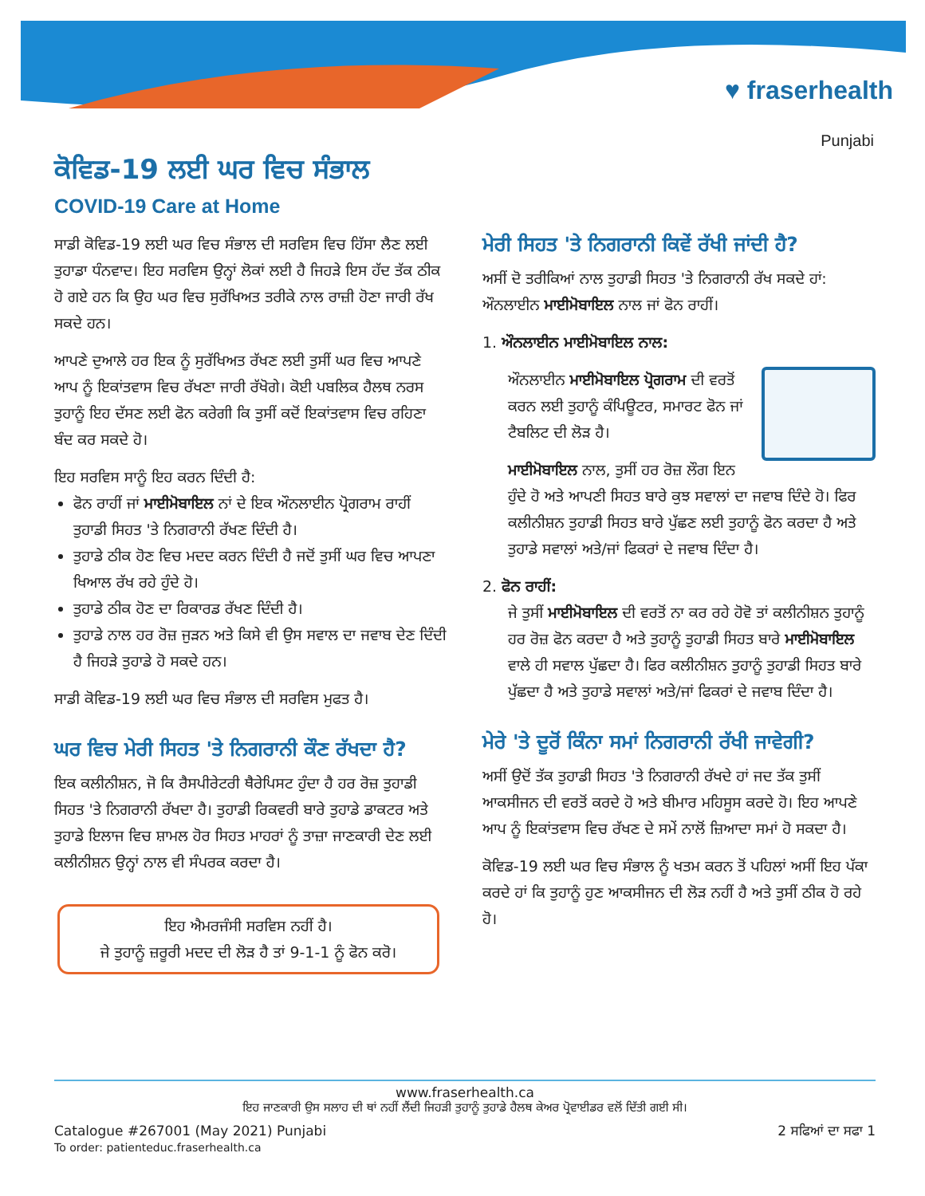♥ fraserhealth
Punjabi
ਕੋਵਿਡ-19 ਲਈ ਘਰ ਵਿਚ ਸੰਭਾਲ
COVID-19 Care at Home
ਸਾਡੀ ਕੋਵਿਡ-19 ਲਈ ਘਰ ਵਿਚ ਸੰਭਾਲ ਦੀ ਸਰਵਿਸ ਵਿਚ ਹਿੱਸਾ ਲੈਣ ਲਈ ਤੁਹਾਡਾ ਧੰਨਵਾਦ। ਇਹ ਸਰਵਿਸ ਉਨ੍ਹਾਂ ਲੋਕਾਂ ਲਈ ਹੈ ਜਿਹੜੇ ਇਸ ਹੱਦ ਤੱਕ ਠੀਕ ਹੋ ਗਏ ਹਨ ਕਿ ਉਹ ਘਰ ਵਿਚ ਸੁਰੱਖਿਅਤ ਤਰੀਕੇ ਨਾਲ ਰਾਜ਼ੀ ਹੋਣਾ ਜਾਰੀ ਰੱਖ ਸਕਦੇ ਹਨ।
ਆਪਣੇ ਦੁਆਲੇ ਹਰ ਇਕ ਨੂੰ ਸੁਰੱਖਿਅਤ ਰੱਖਣ ਲਈ ਤੁਸੀਂ ਘਰ ਵਿਚ ਆਪਣੇ ਆਪ ਨੂੰ ਇਕਾਂਤਵਾਸ ਵਿਚ ਰੱਖਣਾ ਜਾਰੀ ਰੱਖੋਗੇ। ਕੋਈ ਪਬਲਿਕ ਹੈਲਥ ਨਰਸ ਤੁਹਾਨੂੰ ਇਹ ਦੱਸਣ ਲਈ ਫੋਨ ਕਰੇਗੀ ਕਿ ਤੁਸੀਂ ਕਦੋਂ ਇਕਾਂਤਵਾਸ ਵਿਚ ਰਹਿਣਾ ਬੰਦ ਕਰ ਸਕਦੇ ਹੋ।
ਇਹ ਸਰਵਿਸ ਸਾਨੂੰ ਇਹ ਕਰਨ ਦਿੰਦੀ ਹੈ:
ਫੋਨ ਰਾਹੀਂ ਜਾਂ ਮਾਈਮੋਬਾਇਲ ਨਾਂ ਦੇ ਇਕ ਔਨਲਾਈਨ ਪ੍ਰੋਗਰਾਮ ਰਾਹੀਂ ਤੁਹਾਡੀ ਸਿਹਤ 'ਤੇ ਨਿਗਰਾਨੀ ਰੱਖਣ ਦਿੰਦੀ ਹੈ।
ਤੁਹਾਡੇ ਠੀਕ ਹੋਣ ਵਿਚ ਮਦਦ ਕਰਨ ਦਿੰਦੀ ਹੈ ਜਦੋਂ ਤੁਸੀਂ ਘਰ ਵਿਚ ਆਪਣਾ ਖਿਆਲ ਰੱਖ ਰਹੇ ਹੁੰਦੇ ਹੋ।
ਤੁਹਾਡੇ ਠੀਕ ਹੋਣ ਦਾ ਰਿਕਾਰਡ ਰੱਖਣ ਦਿੰਦੀ ਹੈ।
ਤੁਹਾਡੇ ਨਾਲ ਹਰ ਰੋਜ਼ ਜੁੜਨ ਅਤੇ ਕਿਸੇ ਵੀ ਉਸ ਸਵਾਲ ਦਾ ਜਵਾਬ ਦੇਣ ਦਿੰਦੀ ਹੈ ਜਿਹੜੇ ਤੁਹਾਡੇ ਹੋ ਸਕਦੇ ਹਨ।
ਸਾਡੀ ਕੋਵਿਡ-19 ਲਈ ਘਰ ਵਿਚ ਸੰਭਾਲ ਦੀ ਸਰਵਿਸ ਮੁਫਤ ਹੈ।
ਘਰ ਵਿਚ ਮੇਰੀ ਸਿਹਤ 'ਤੇ ਨਿਗਰਾਨੀ ਕੌਣ ਰੱਖਦਾ ਹੈ?
ਇਕ ਕਲੀਨੀਸ਼ਨ, ਜੋ ਕਿ ਰੈਸਪੀਰੇਟਰੀ ਥੈਰੇਪਿਸਟ ਹੁੰਦਾ ਹੈ ਹਰ ਰੋਜ਼ ਤੁਹਾਡੀ ਸਿਹਤ 'ਤੇ ਨਿਗਰਾਨੀ ਰੱਖਦਾ ਹੈ। ਤੁਹਾਡੀ ਰਿਕਵਰੀ ਬਾਰੇ ਤੁਹਾਡੇ ਡਾਕਟਰ ਅਤੇ ਤੁਹਾਡੇ ਇਲਾਜ ਵਿਚ ਸ਼ਾਮਲ ਹੋਰ ਸਿਹਤ ਮਾਹਰਾਂ ਨੂੰ ਤਾਜ਼ਾ ਜਾਣਕਾਰੀ ਦੇਣ ਲਈ ਕਲੀਨੀਸ਼ਨ ਉਨ੍ਹਾਂ ਨਾਲ ਵੀ ਸੰਪਰਕ ਕਰਦਾ ਹੈ।
ਇਹ ਐਮਰਜੰਸੀ ਸਰਵਿਸ ਨਹੀਂ ਹੈ।
ਜੇ ਤੁਹਾਨੂੰ ਜ਼ਰੂਰੀ ਮਦਦ ਦੀ ਲੋੜ ਹੈ ਤਾਂ 9-1-1 ਨੂੰ ਫੋਨ ਕਰੋ।
ਮੇਰੀ ਸਿਹਤ 'ਤੇ ਨਿਗਰਾਨੀ ਕਿਵੇਂ ਰੱਖੀ ਜਾਂਦੀ ਹੈ?
ਅਸੀਂ ਦੋ ਤਰੀਕਿਆਂ ਨਾਲ ਤੁਹਾਡੀ ਸਿਹਤ 'ਤੇ ਨਿਗਰਾਨੀ ਰੱਖ ਸਕਦੇ ਹਾਂ:
ਔਨਲਾਈਨ ਮਾਈਮੋਬਾਇਲ ਨਾਲ ਜਾਂ ਫੋਨ ਰਾਹੀਂ।
1. ਔਨਲਾਈਨ ਮਾਈਮੋਬਾਇਲ ਨਾਲ:
ਔਨਲਾਈਨ ਮਾਈਮੋਬਾਇਲ ਪ੍ਰੋਗਰਾਮ ਦੀ ਵਰਤੋਂ ਕਰਨ ਲਈ ਤੁਹਾਨੂੰ ਕੰਪਿਊਟਰ, ਸਮਾਰਟ ਫੋਨ ਜਾਂ ਟੈਬਲਿਟ ਦੀ ਲੋੜ ਹੈ।
ਮਾਈਮੋਬਾਇਲ ਨਾਲ, ਤੁਸੀਂ ਹਰ ਰੋਜ਼ ਲੌਗ ਇਨ ਹੁੰਦੇ ਹੋ ਅਤੇ ਆਪਣੀ ਸਿਹਤ ਬਾਰੇ ਕੁਝ ਸਵਾਲਾਂ ਦਾ ਜਵਾਬ ਦਿੰਦੇ ਹੋ। ਫਿਰ ਕਲੀਨੀਸ਼ਨ ਤੁਹਾਡੀ ਸਿਹਤ ਬਾਰੇ ਪੁੱਛਣ ਲਈ ਤੁਹਾਨੂੰ ਫੋਨ ਕਰਦਾ ਹੈ ਅਤੇ ਤੁਹਾਡੇ ਸਵਾਲਾਂ ਅਤੇ/ਜਾਂ ਫਿਕਰਾਂ ਦੇ ਜਵਾਬ ਦਿੰਦਾ ਹੈ।
2. ਫੋਨ ਰਾਹੀਂ:
ਜੇ ਤੁਸੀਂ ਮਾਈਮੋਬਾਇਲ ਦੀ ਵਰਤੋਂ ਨਾ ਕਰ ਰਹੇ ਹੋਵੋ ਤਾਂ ਕਲੀਨੀਸ਼ਨ ਤੁਹਾਨੂੰ ਹਰ ਰੋਜ਼ ਫੋਨ ਕਰਦਾ ਹੈ ਅਤੇ ਤੁਹਾਨੂੰ ਤੁਹਾਡੀ ਸਿਹਤ ਬਾਰੇ ਮਾਈਮੋਬਾਇਲ ਵਾਲੇ ਹੀ ਸਵਾਲ ਪੁੱਛਦਾ ਹੈ। ਫਿਰ ਕਲੀਨੀਸ਼ਨ ਤੁਹਾਨੂੰ ਤੁਹਾਡੀ ਸਿਹਤ ਬਾਰੇ ਪੁੱਛਦਾ ਹੈ ਅਤੇ ਤੁਹਾਡੇ ਸਵਾਲਾਂ ਅਤੇ/ਜਾਂ ਫਿਕਰਾਂ ਦੇ ਜਵਾਬ ਦਿੰਦਾ ਹੈ।
ਮੇਰੇ 'ਤੇ ਦੂਰੋਂ ਕਿੰਨਾ ਸਮਾਂ ਨਿਗਰਾਨੀ ਰੱਖੀ ਜਾਵੇਗੀ?
ਅਸੀਂ ਉਦੋਂ ਤੱਕ ਤੁਹਾਡੀ ਸਿਹਤ 'ਤੇ ਨਿਗਰਾਨੀ ਰੱਖਦੇ ਹਾਂ ਜਦ ਤੱਕ ਤੁਸੀਂ ਆਕਸੀਜਨ ਦੀ ਵਰਤੋਂ ਕਰਦੇ ਹੋ ਅਤੇ ਬੀਮਾਰ ਮਹਿਸੂਸ ਕਰਦੇ ਹੋ। ਇਹ ਆਪਣੇ ਆਪ ਨੂੰ ਇਕਾਂਤਵਾਸ ਵਿਚ ਰੱਖਣ ਦੇ ਸਮੇਂ ਨਾਲੋਂ ਜ਼ਿਆਦਾ ਸਮਾਂ ਹੋ ਸਕਦਾ ਹੈ।
ਕੋਵਿਡ-19 ਲਈ ਘਰ ਵਿਚ ਸੰਭਾਲ ਨੂੰ ਖਤਮ ਕਰਨ ਤੋਂ ਪਹਿਲਾਂ ਅਸੀਂ ਇਹ ਪੱਕਾ ਕਰਦੇ ਹਾਂ ਕਿ ਤੁਹਾਨੂੰ ਹੁਣ ਆਕਸੀਜਨ ਦੀ ਲੋੜ ਨਹੀਂ ਹੈ ਅਤੇ ਤੁਸੀਂ ਠੀਕ ਹੋ ਰਹੇ ਹੋ।
www.fraserhealth.ca
ਇਹ ਜਾਣਕਾਰੀ ਉਸ ਸਲਾਹ ਦੀ ਥਾਂ ਨਹੀਂ ਲੈਂਦੀ ਜਿਹੜੀ ਤੁਹਾਨੂੰ ਤੁਹਾਡੇ ਹੈਲਥ ਕੇਅਰ ਪ੍ਰੋਵਾਈਡਰ ਵਲੋਂ ਦਿੱਤੀ ਗਈ ਸੀ।
Catalogue #267001 (May 2021) Punjabi 2 ਸਫਿਆਂ ਦਾ ਸਫਾ 1
To order: patienteduc.fraserhealth.ca